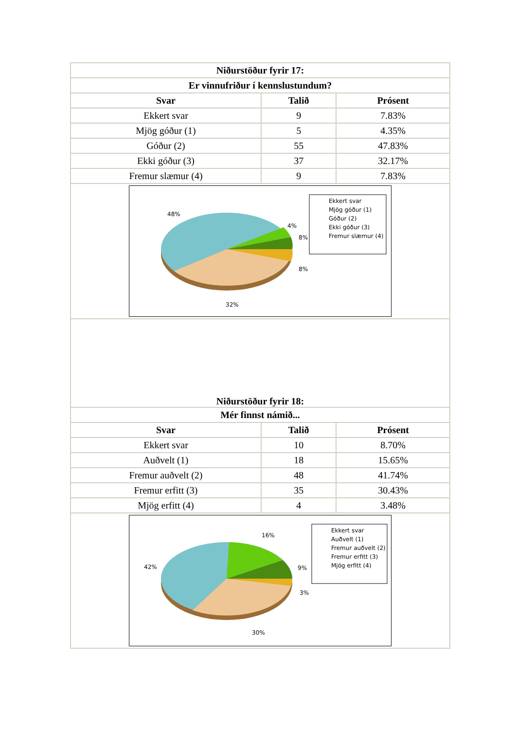| Niðurstöður fyrir 17: | | |
| --- | --- | --- |
| Er vinnufriður í kennslustundum? | | |
| Svar | Talið | Prósent |
| Ekkert svar | 9 | 7.83% |
| Mjög góður (1) | 5 | 4.35% |
| Góður (2) | 55 | 47.83% |
| Ekki góður (3) | 37 | 32.17% |
| Fremur slæmur (4) | 9 | 7.83% |
| 48% 4% 8% 8% 32% Ekkert svar Mjög góður (1) Góður (2) Ekki góður (3) Fremur slæmur (4) | | |
| Niðurstöður fyrir 18: | | |
| Mér finnst námið... | | |
| Svar | Talið | Prósent |
| Ekkert svar | 10 | 8.70% |
| Auðvelt (1) | 18 | 15.65% |
| Fremur auðvelt (2) | 48 | 41.74% |
| Fremur erfitt (3) | 35 | 30.43% |
| Mjög erfitt (4) | 4 | 3.48% |
| 42% 16% 9% 3% 30% Ekkert svar Auðvelt (1) Fremur auðvelt (2) Fremur erfitt (3) Mjög erfitt (4) | | |